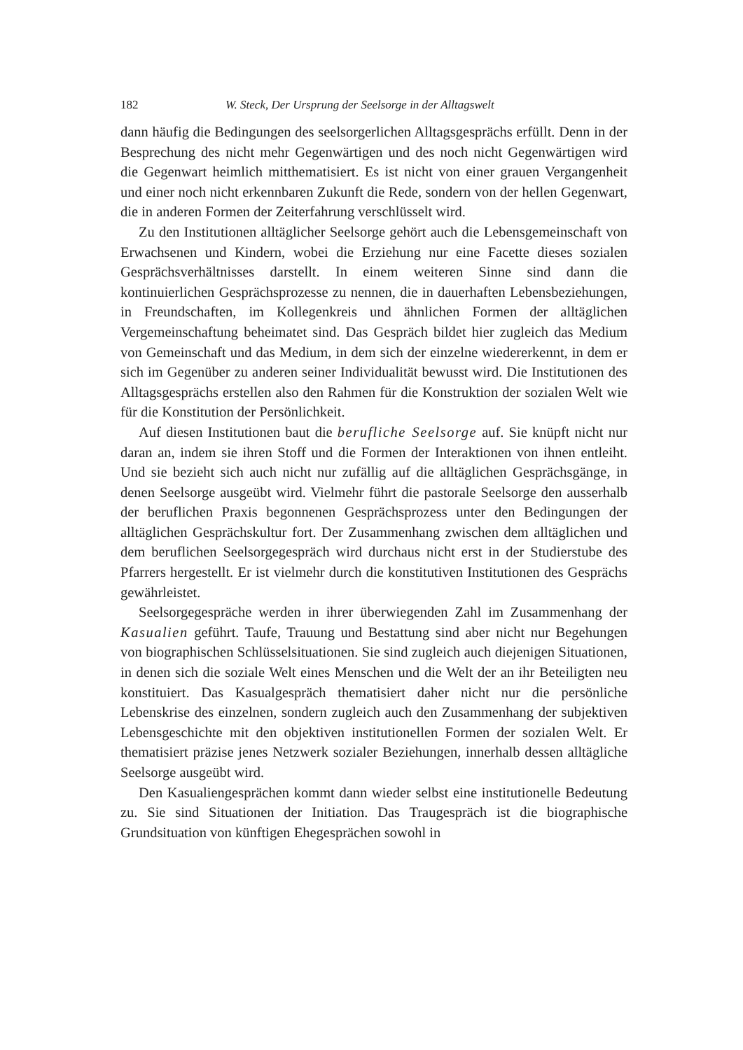182 W. Steck, Der Ursprung der Seelsorge in der Alltagswelt
dann häufig die Bedingungen des seelsorgerlichen Alltagsgesprächs erfüllt. Denn in der Besprechung des nicht mehr Gegenwärtigen und des noch nicht Gegenwärtigen wird die Gegenwart heimlich mitthematisiert. Es ist nicht von einer grauen Vergangenheit und einer noch nicht erkennbaren Zukunft die Rede, sondern von der hellen Gegenwart, die in anderen Formen der Zeiterfahrung verschlüsselt wird.
Zu den Institutionen alltäglicher Seelsorge gehört auch die Lebensgemeinschaft von Erwachsenen und Kindern, wobei die Erziehung nur eine Facette dieses sozialen Gesprächsverhältnisses darstellt. In einem weiteren Sinne sind dann die kontinuierlichen Gesprächsprozesse zu nennen, die in dauerhaften Lebensbeziehungen, in Freundschaften, im Kollegenkreis und ähnlichen Formen der alltäglichen Vergemeinschaftung beheimatet sind. Das Gespräch bildet hier zugleich das Medium von Gemeinschaft und das Medium, in dem sich der einzelne wiedererkennt, in dem er sich im Gegenüber zu anderen seiner Individualität bewusst wird. Die Institutionen des Alltagsgesprächs erstellen also den Rahmen für die Konstruktion der sozialen Welt wie für die Konstitution der Persönlichkeit.
Auf diesen Institutionen baut die berufliche Seelsorge auf. Sie knüpft nicht nur daran an, indem sie ihren Stoff und die Formen der Interaktionen von ihnen entleiht. Und sie bezieht sich auch nicht nur zufällig auf die alltäglichen Gesprächsgänge, in denen Seelsorge ausgeübt wird. Vielmehr führt die pastorale Seelsorge den ausserhalb der beruflichen Praxis begonnenen Gesprächsprozess unter den Bedingungen der alltäglichen Gesprächskultur fort. Der Zusammenhang zwischen dem alltäglichen und dem beruflichen Seelsorgegespräch wird durchaus nicht erst in der Studierstube des Pfarrers hergestellt. Er ist vielmehr durch die konstitutiven Institutionen des Gesprächs gewährleistet.
Seelsorgegespräche werden in ihrer überwiegenden Zahl im Zusammenhang der Kasualien geführt. Taufe, Trauung und Bestattung sind aber nicht nur Begehungen von biographischen Schlüsselsituationen. Sie sind zugleich auch diejenigen Situationen, in denen sich die soziale Welt eines Menschen und die Welt der an ihr Beteiligten neu konstituiert. Das Kasualgespräch thematisiert daher nicht nur die persönliche Lebenskrise des einzelnen, sondern zugleich auch den Zusammenhang der subjektiven Lebensgeschichte mit den objektiven institutionellen Formen der sozialen Welt. Er thematisiert präzise jenes Netzwerk sozialer Beziehungen, innerhalb dessen alltägliche Seelsorge ausgeübt wird.
Den Kasualiengesprächen kommt dann wieder selbst eine institutionelle Bedeutung zu. Sie sind Situationen der Initiation. Das Traugespräch ist die biographische Grundsituation von künftigen Ehegesprächen sowohl in